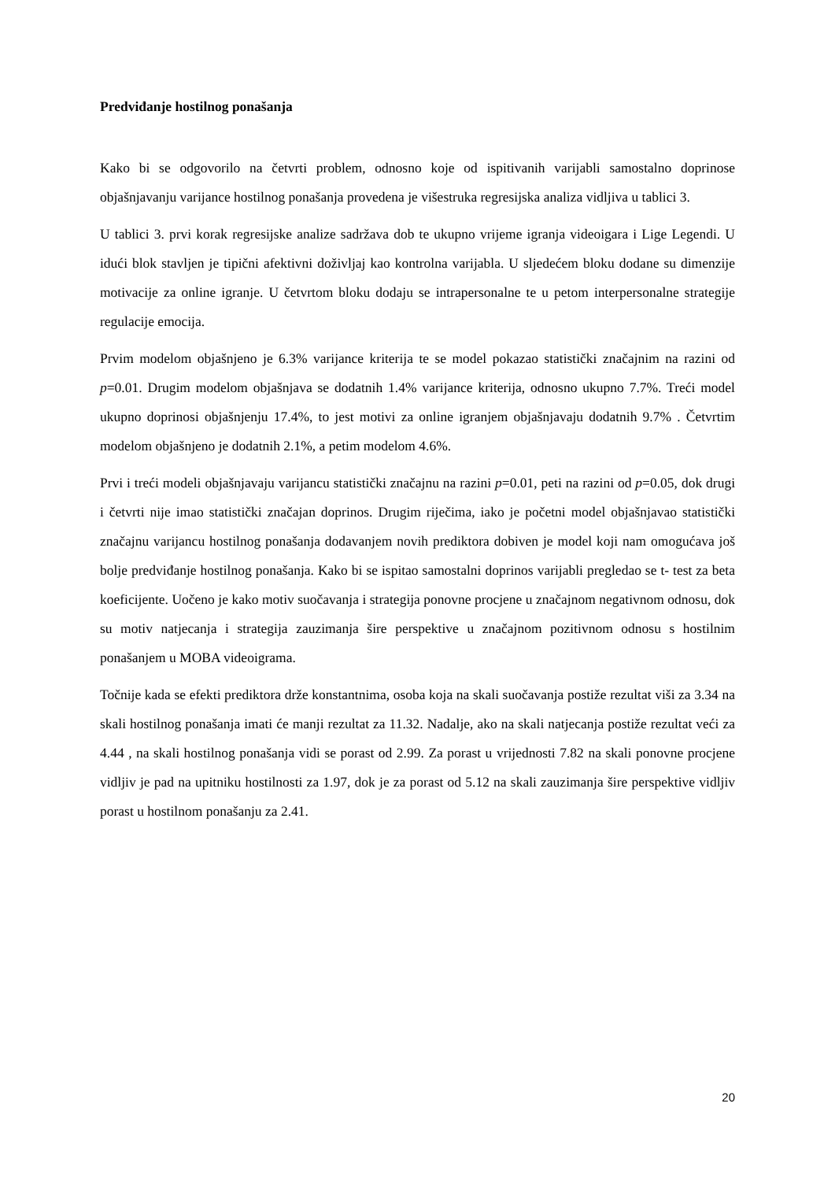Predviđanje hostilnog ponašanja
Kako bi se odgovorilo na četvrti problem, odnosno koje od ispitivanih varijabli samostalno doprinose objašnjavanju varijance hostilnog ponašanja provedena je višestruka regresijska analiza vidljiva u tablici 3.
U tablici 3. prvi korak regresijske analize sadržava dob te ukupno vrijeme igranja videoigara i Lige Legendi. U idući blok stavljen je tipični afektivni doživljaj kao kontrolna varijabla. U sljedećem bloku dodane su dimenzije motivacije za online igranje. U četvrtom bloku dodaju se intrapersonalne te u petom interpersonalne strategije regulacije emocija.
Prvim modelom objašnjeno je 6.3% varijance kriterija te se model pokazao statistički značajnim na razini od p=0.01. Drugim modelom objašnjava se dodatnih 1.4% varijance kriterija, odnosno ukupno 7.7%. Treći model ukupno doprinosi objašnjenju 17.4%, to jest motivi za online igranjem objašnjavaju dodatnih 9.7% . Četvrtim modelom objašnjeno je dodatnih 2.1%, a petim modelom 4.6%.
Prvi i treći modeli objašnjavaju varijancu statistički značajnu na razini p=0.01, peti na razini od p=0.05, dok drugi i četvrti nije imao statistički značajan doprinos. Drugim riječima, iako je početni model objašnjavao statistički značajnu varijancu hostilnog ponašanja dodavanjem novih prediktora dobiven je model koji nam omogućava još bolje predviđanje hostilnog ponašanja. Kako bi se ispitao samostalni doprinos varijabli pregledao se t- test za beta koeficijente. Uočeno je kako motiv suočavanja i strategija ponovne procjene u značajnom negativnom odnosu, dok su motiv natjecanja i strategija zauzimanja šire perspektive u značajnom pozitivnom odnosu s hostilnim ponašanjem u MOBA videoigrama.
Točnije kada se efekti prediktora drže konstantnima, osoba koja na skali suočavanja postiže rezultat viši za 3.34 na skali hostilnog ponašanja imati će manji rezultat za 11.32. Nadalje, ako na skali natjecanja postiže rezultat veći za 4.44 , na skali hostilnog ponašanja vidi se porast od 2.99. Za porast u vrijednosti 7.82 na skali ponovne procjene vidljiv je pad na upitniku hostilnosti za 1.97, dok je za porast od 5.12 na skali zauzimanja šire perspektive vidljiv porast u hostilnom ponašanju za 2.41.
20